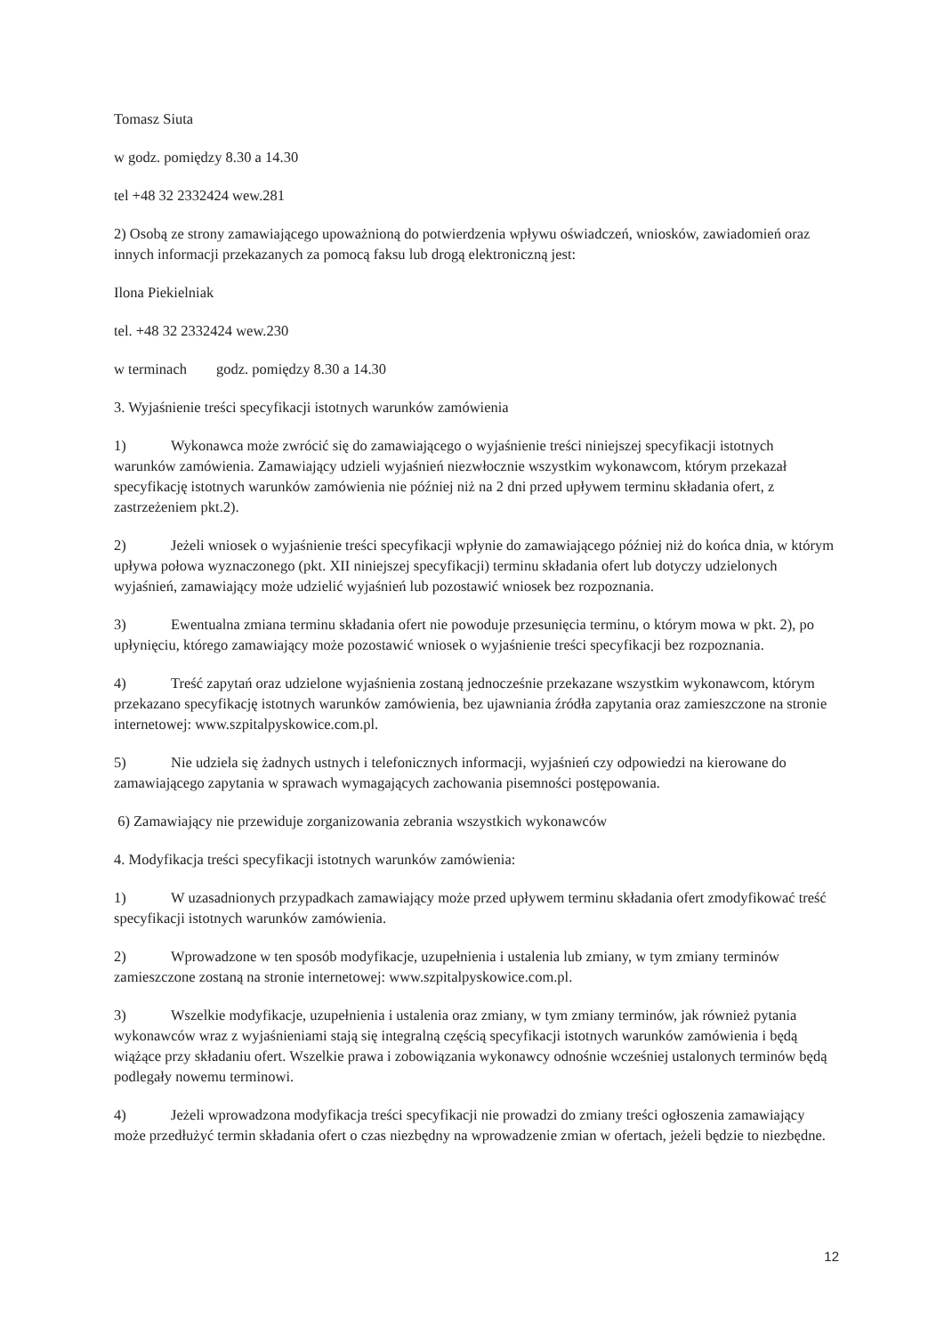Tomasz Siuta
w godz. pomiędzy 8.30 a 14.30
tel +48 32 2332424 wew.281
2) Osobą ze strony zamawiającego upoważnioną do potwierdzenia wpływu oświadczeń, wniosków, zawiadomień oraz innych informacji przekazanych za pomocą faksu lub drogą elektroniczną jest:
Ilona Piekielniak
tel. +48 32 2332424 wew.230
w terminach godz. pomiędzy 8.30 a 14.30
3. Wyjaśnienie treści specyfikacji istotnych warunków zamówienia
1) Wykonawca może zwrócić się do zamawiającego o wyjaśnienie treści niniejszej specyfikacji istotnych warunków zamówienia. Zamawiający udzieli wyjaśnień niezwłocznie wszystkim wykonawcom, którym przekazał specyfikację istotnych warunków zamówienia nie później niż na 2 dni przed upływem terminu składania ofert, z zastrzeżeniem pkt.2).
2) Jeżeli wniosek o wyjaśnienie treści specyfikacji wpłynie do zamawiającego później niż do końca dnia, w którym upływa połowa wyznaczonego (pkt. XII niniejszej specyfikacji) terminu składania ofert lub dotyczy udzielonych wyjaśnień, zamawiający może udzielić wyjaśnień lub pozostawić wniosek bez rozpoznania.
3) Ewentualna zmiana terminu składania ofert nie powoduje przesunięcia terminu, o którym mowa w pkt. 2), po upłynięciu, którego zamawiający może pozostawić wniosek o wyjaśnienie treści specyfikacji bez rozpoznania.
4) Treść zapytań oraz udzielone wyjaśnienia zostaną jednocześnie przekazane wszystkim wykonawcom, którym przekazano specyfikację istotnych warunków zamówienia, bez ujawniania źródła zapytania oraz zamieszczone na stronie internetowej: www.szpitalpyskowice.com.pl.
5) Nie udziela się żadnych ustnych i telefonicznych informacji, wyjaśnień czy odpowiedzi na kierowane do zamawiającego zapytania w sprawach wymagających zachowania pisemności postępowania.
6) Zamawiający nie przewiduje zorganizowania zebrania wszystkich wykonawców
4. Modyfikacja treści specyfikacji istotnych warunków zamówienia:
1) W uzasadnionych przypadkach zamawiający może przed upływem terminu składania ofert zmodyfikować treść specyfikacji istotnych warunków zamówienia.
2) Wprowadzone w ten sposób modyfikacje, uzupełnienia i ustalenia lub zmiany, w tym zmiany terminów zamieszczone zostaną na stronie internetowej: www.szpitalpyskowice.com.pl.
3) Wszelkie modyfikacje, uzupełnienia i ustalenia oraz zmiany, w tym zmiany terminów, jak również pytania wykonawców wraz z wyjaśnieniami stają się integralną częścią specyfikacji istotnych warunków zamówienia i będą wiążące przy składaniu ofert. Wszelkie prawa i zobowiązania wykonawcy odnośnie wcześniej ustalonych terminów będą podlegały nowemu terminowi.
4) Jeżeli wprowadzona modyfikacja treści specyfikacji nie prowadzi do zmiany treści ogłoszenia zamawiający może przedłużyć termin składania ofert o czas niezbędny na wprowadzenie zmian w ofertach, jeżeli będzie to niezbędne.
12